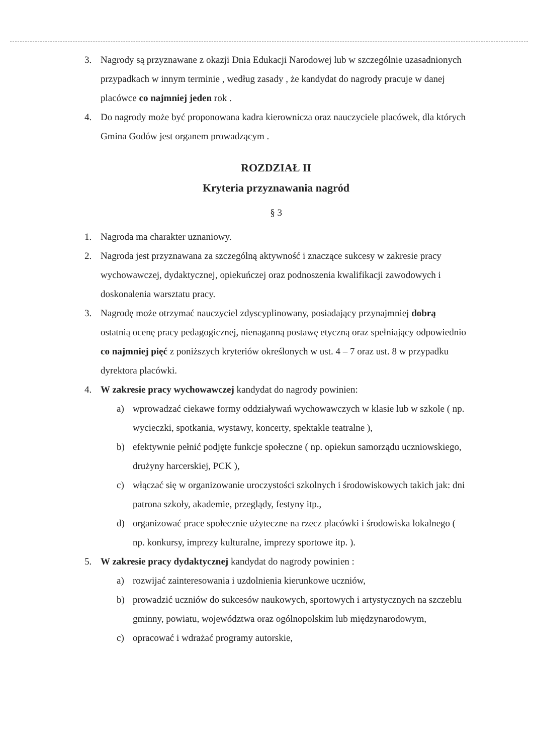3. Nagrody są przyznawane z okazji Dnia Edukacji Narodowej lub w szczególnie uzasadnionych przypadkach w innym terminie , według zasady , że kandydat do nagrody pracuje w danej placówce co najmniej jeden rok .
4. Do nagrody może być proponowana kadra kierownicza oraz nauczyciele placówek, dla których Gmina Godów jest organem prowadzącym .
ROZDZIAŁ II
Kryteria przyznawania nagród
§ 3
1. Nagroda ma charakter uznaniowy.
2. Nagroda jest przyznawana za szczególną aktywność i znaczące sukcesy w zakresie pracy wychowawczej, dydaktycznej, opiekuńczej oraz podnoszenia kwalifikacji zawodowych i doskonalenia warsztatu pracy.
3. Nagrodę może otrzymać nauczyciel zdyscyplinowany, posiadający przynajmniej dobrą ostatnią ocenę pracy pedagogicznej, nienaganną postawę etyczną oraz spełniający odpowiednio co najmniej pięć z poniższych kryteriów określonych w ust. 4 – 7 oraz ust. 8 w przypadku dyrektora placówki.
4. W zakresie pracy wychowawczej kandydat do nagrody powinien:
a) wprowadzać ciekawe formy oddziaływań wychowawczych w klasie lub w szkole ( np. wycieczki, spotkania, wystawy, koncerty, spektakle teatralne ),
b) efektywnie pełnić podjęte funkcje społeczne ( np. opiekun samorządu uczniowskiego, drużyny harcerskiej, PCK ),
c) włączać się w organizowanie uroczystości szkolnych i środowiskowych takich jak: dni patrona szkoły, akademie, przeglądy, festyny itp.,
d) organizować prace społecznie użyteczne na rzecz placówki i środowiska lokalnego ( np. konkursy, imprezy kulturalne, imprezy sportowe itp. ).
5. W zakresie pracy dydaktycznej kandydat do nagrody powinien :
a) rozwijać zainteresowania i uzdolnienia kierunkowe uczniów,
b) prowadzić uczniów do sukcesów naukowych, sportowych i artystycznych na szczeblu gminny, powiatu, województwa oraz ogólnopolskim lub międzynarodowym,
c) opracować i wdrażać programy autorskie,